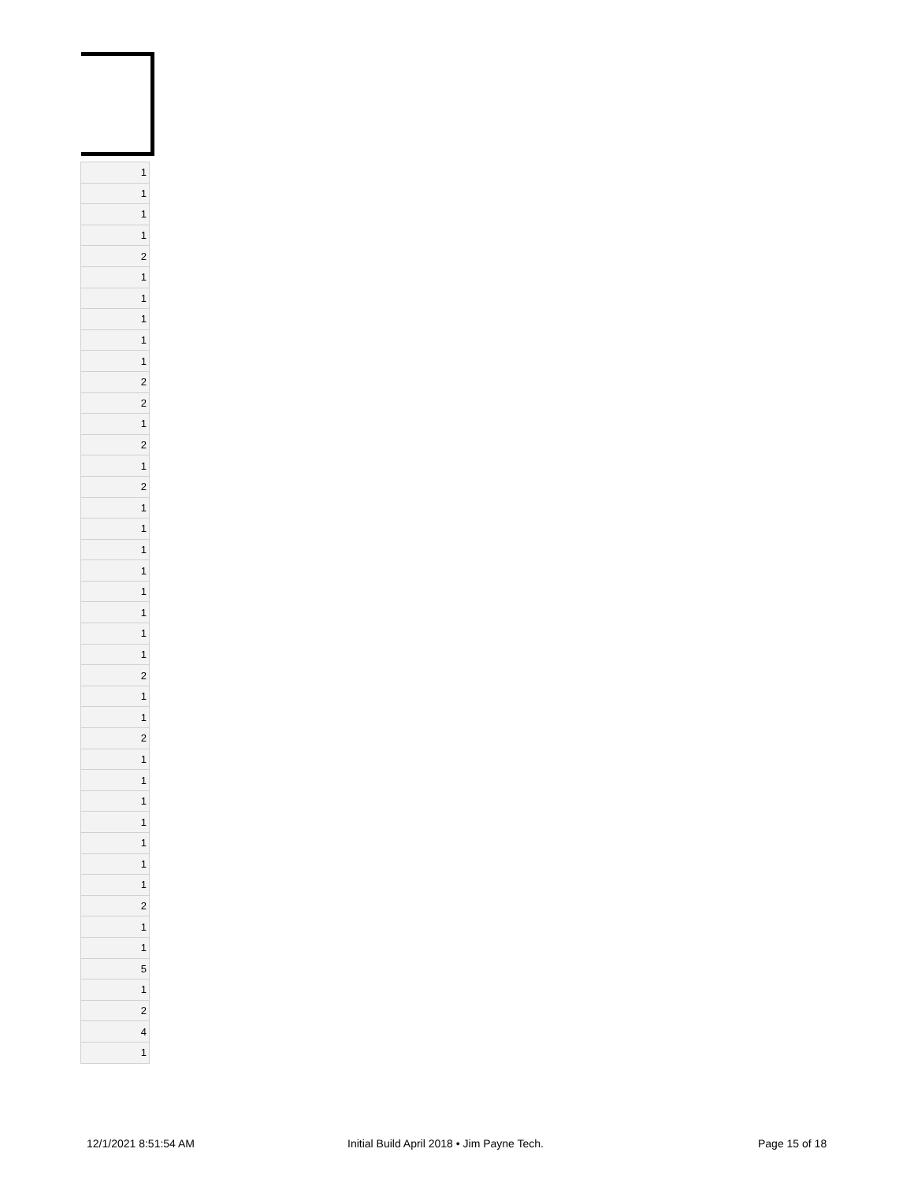| 1 |
| 1 |
| 1 |
| 1 |
| 2 |
| 1 |
| 1 |
| 1 |
| 1 |
| 1 |
| 2 |
| 2 |
| 1 |
| 2 |
| 1 |
| 2 |
| 1 |
| 1 |
| 1 |
| 1 |
| 1 |
| 1 |
| 1 |
| 1 |
| 2 |
| 1 |
| 1 |
| 2 |
| 1 |
| 1 |
| 1 |
| 1 |
| 1 |
| 1 |
| 1 |
| 2 |
| 1 |
| 1 |
| 5 |
| 1 |
| 2 |
| 4 |
| 1 |
12/1/2021 8:51:54 AM Initial Build April 2018 • Jim Payne Tech. Page 15 of 18